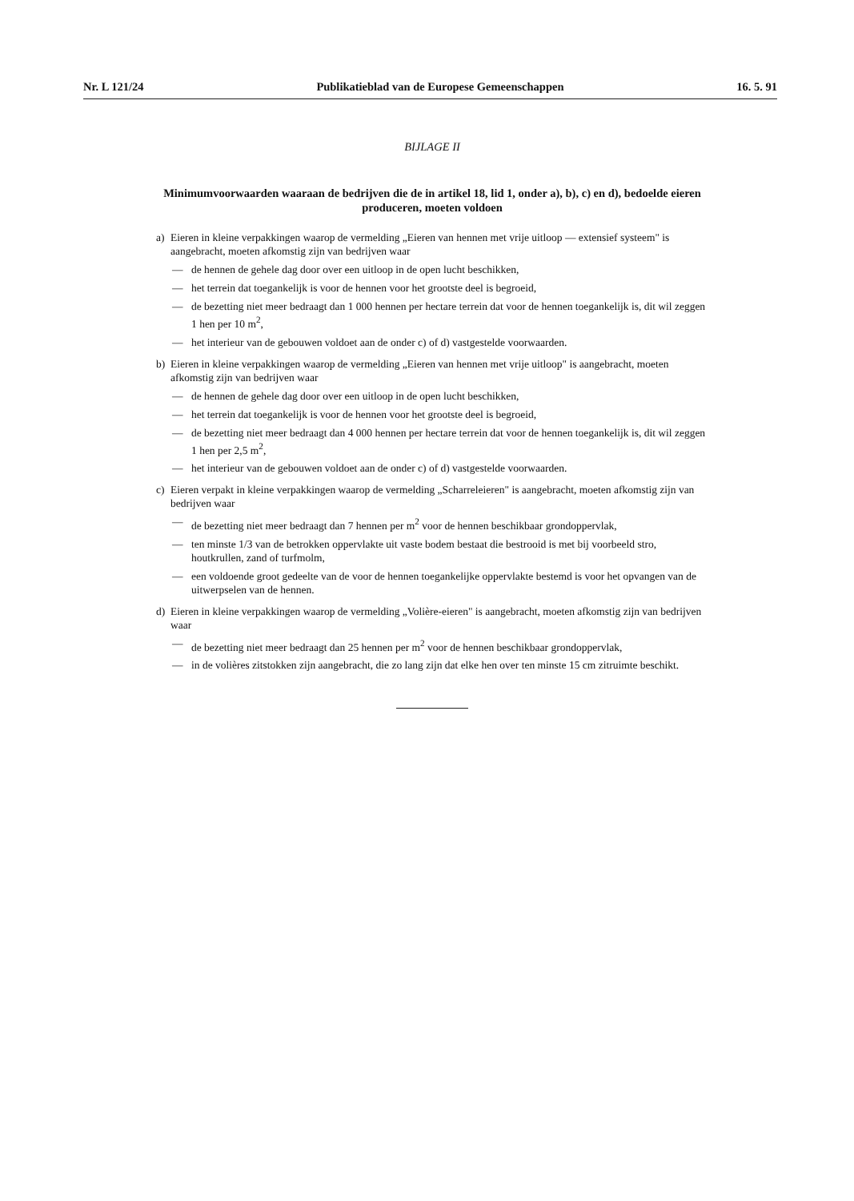Nr. L 121/24 Publikatieblad van de Europese Gemeenschappen 16. 5. 91
BIJLAGE II
Minimumvoorwaarden waaraan de bedrijven die de in artikel 18, lid 1, onder a), b), c) en d), bedoelde eieren produceren, moeten voldoen
a) Eieren in kleine verpakkingen waarop de vermelding „Eieren van hennen met vrije uitloop — extensief systeem" is aangebracht, moeten afkomstig zijn van bedrijven waar
— de hennen de gehele dag door over een uitloop in de open lucht beschikken,
— het terrein dat toegankelijk is voor de hennen voor het grootste deel is begroeid,
— de bezetting niet meer bedraagt dan 1 000 hennen per hectare terrein dat voor de hennen toegankelijk is, dit wil zeggen 1 hen per 10 m<sup>2</sup>,
— het interieur van de gebouwen voldoet aan de onder c) of d) vastgestelde voorwaarden.
b) Eieren in kleine verpakkingen waarop de vermelding „Eieren van hennen met vrije uitloop" is aangebracht, moeten afkomstig zijn van bedrijven waar
— de hennen de gehele dag door over een uitloop in de open lucht beschikken,
— het terrein dat toegankelijk is voor de hennen voor het grootste deel is begroeid,
— de bezetting niet meer bedraagt dan 4 000 hennen per hectare terrein dat voor de hennen toegankelijk is, dit wil zeggen 1 hen per 2,5 m<sup>2</sup>,
— het interieur van de gebouwen voldoet aan de onder c) of d) vastgestelde voorwaarden.
c) Eieren verpakt in kleine verpakkingen waarop de vermelding „Scharreleieren" is aangebracht, moeten afkomstig zijn van bedrijven waar
— de bezetting niet meer bedraagt dan 7 hennen per m<sup>2</sup> voor de hennen beschikbaar grondoppervlak,
— ten minste 1/3 van de betrokken oppervlakte uit vaste bodem bestaat die bestrooid is met bij voorbeeld stro, houtkrullen, zand of turfmolm,
— een voldoende groot gedeelte van de voor de hennen toegankelijke oppervlakte bestemd is voor het opvangen van de uitwerpselen van de hennen.
d) Eieren in kleine verpakkingen waarop de vermelding „Volière-eieren" is aangebracht, moeten afkomstig zijn van bedrijven waar
— de bezetting niet meer bedraagt dan 25 hennen per m<sup>2</sup> voor de hennen beschikbaar grondoppervlak,
— in de volières zitstokken zijn aangebracht, die zo lang zijn dat elke hen over ten minste 15 cm zitruimte beschikt.